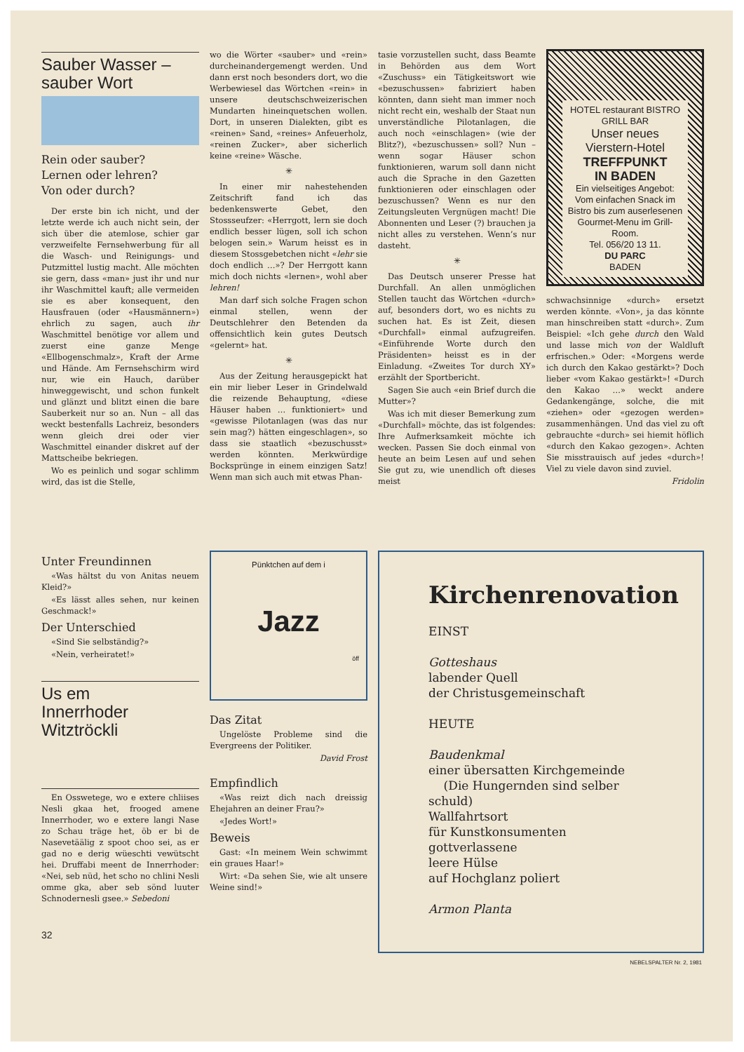Sauber Wasser – sauber Wort
Rein oder sauber?
Lernen oder lehren?
Von oder durch?
Der erste bin ich nicht, und der letzte werde ich auch nicht sein, der sich über die atemlose, schier gar verzweifelte Fernsehwerbung für all die Wasch- und Reinigungs- und Putzmittel lustig macht. Alle möchten sie gern, dass «man» just ihr und nur ihr Waschmittel kauft; alle vermeiden sie es aber konsequent, den Hausfrauen (oder «Hausmännern») ehrlich zu sagen, auch ihr Waschmittel benötige vor allem und zuerst eine ganze Menge «Ellbogenschmalz», Kraft der Arme und Hände. Am Fernsehschirm wird nur, wie ein Hauch, darüber hinweggewischt, und schon funkelt und glänzt und blitzt einen die bare Sauberkeit nur so an. Nun – all das weckt bestenfalls Lachreiz, besonders wenn gleich drei oder vier Waschmittel einander diskret auf der Mattscheibe bekriegen.
Wo es peinlich und sogar schlimm wird, das ist die Stelle,
wo die Wörter «sauber» und «rein» durcheinandergemengt werden. Und dann erst noch besonders dort, wo die Werbewiesel das Wörtchen «rein» in unsere deutschschweizerischen Mundarten hineinquetschen wollen. Dort, in unseren Dialekten, gibt es «reinen» Sand, «reines» Anfeuerholz, «reinen Zucker», aber sicherlich keine «reine» Wäsche.
✳
In einer mir nahestehenden Zeitschrift fand ich das bedenkenswerte Gebet, den Stossseufzer: «Herrgott, lern sie doch endlich besser lügen, soll ich schon belogen sein.» Warum heisst es in diesem Stossgebetchen nicht «lehr sie doch endlich …»? Der Herrgott kann mich doch nichts «lernen», wohl aber lehren!
Man darf sich solche Fragen schon einmal stellen, wenn der Deutschlehrer den Betenden da offensichtlich kein gutes Deutsch «gelernt» hat.
✳
Aus der Zeitung herausgepickt hat ein mir lieber Leser in Grindelwald die reizende Behauptung, «diese Häuser haben … funktioniert» und «gewisse Pilotanlagen (was das nur sein mag?) hätten eingeschlagen», so dass sie staatlich «bezuschusst» werden könnten. Merkwürdige Bocksprünge in einem einzigen Satz! Wenn man sich auch mit etwas Phan-
tasie vorzustellen sucht, dass Beamte in Behörden aus dem Wort «Zuschuss» ein Tätigkeitswort wie «bezuschussen» fabriziert haben könnten, dann sieht man immer noch nicht recht ein, weshalb der Staat nun unverständliche Pilotanlagen, die auch noch «einschlagen» (wie der Blitz?), «bezuschussen» soll? Nun – wenn sogar Häuser schon funktionieren, warum soll dann nicht auch die Sprache in den Gazetten funktionieren oder einschlagen oder bezuschussen? Wenn es nur den Zeitungsleuten Vergnügen macht! Die Abonnenten und Leser (?) brauchen ja nicht alles zu verstehen. Wenn’s nur dasteht.
✳
Das Deutsch unserer Presse hat Durchfall. An allen unmöglichen Stellen taucht das Wörtchen «durch» auf, besonders dort, wo es nichts zu suchen hat. Es ist Zeit, diesen «Durchfall» einmal aufzugreifen. «Einführende Worte durch den Präsidenten» heisst es in der Einladung. «Zweites Tor durch XY» erzählt der Sportbericht.
Sagen Sie auch «ein Brief durch die Mutter»?
Was ich mit dieser Bemerkung zum «Durchfall» möchte, das ist folgendes: Ihre Aufmerksamkeit möchte ich wecken. Passen Sie doch einmal von heute an beim Lesen auf und sehen Sie gut zu, wie unendlich oft dieses meist
HOTEL restaurant BISTRO GRILL BAR
Unser neues
Vierstern-Hotel
TREFFPUNKT
IN BADEN
Ein vielseitiges Angebot:
Vom einfachen Snack im Bistro bis zum auserlesenen Gourmet-Menu im Grill-Room.
Tel. 056/20 13 11.
DU PARC
BADEN
schwachsinnige «durch» ersetzt werden könnte. «Von», ja das könnte man hinschreiben statt «durch». Zum Beispiel: «Ich gehe durch den Wald und lasse mich von der Waldluft erfrischen.» Oder: «Morgens werde ich durch den Kakao gestärkt»? Doch lieber «vom Kakao gestärkt»! «Durch den Kakao …» weckt andere Gedankengänge, solche, die mit «ziehen» oder «gezogen werden» zusammenhängen. Und das viel zu oft gebrauchte «durch» sei hiemit höflich «durch den Kakao gezogen». Achten Sie misstrauisch auf jedes «durch»! Viel zu viele davon sind zuviel.
Fridolin
Unter Freundinnen
«Was hältst du von Anitas neuem Kleid?»
«Es lässt alles sehen, nur keinen Geschmack!»
Der Unterschied
«Sind Sie selbständig?»
«Nein, verheiratet!»
Us em
Innerrhoder
Witztröckli
En Osswetege, wo e extere chliises Nesli gkaa het, frooged amene Innerrhoder, wo e extere langi Nase zo Schau träge het, öb er bi de Nasevetäälig z spoot choo sei, as er gad no e derig wüeschti vewütscht hei. Druffabi meent de Innerrhoder: «Nei, seb nüd, het scho no chlini Nesli omme gka, aber seb sönd luuter Schnodernesli gsee.» Sebedoni
Pünktchen auf dem i
Jazz
öff
Das Zitat
Ungelöste Probleme sind die Evergreens der Politiker.
David Frost
Empfindlich
«Was reizt dich nach dreissig Ehejahren an deiner Frau?»
«Jedes Wort!»
Beweis
Gast: «In meinem Wein schwimmt ein graues Haar!»
Wirt: «Da sehen Sie, wie alt unsere Weine sind!»
Kirchenrenovation
EINST
Gotteshaus
labender Quell
der Christusgemeinschaft
HEUTE
Baudenkmal
einer übersatten Kirchgemeinde
(Die Hungernden sind selber schuld)
Wallfahrtsort
für Kunstkonsumenten
gottverlassene
leere Hülse
auf Hochglanz poliert
Armon Planta
32
NEBELSPALTER Nr. 2, 1981